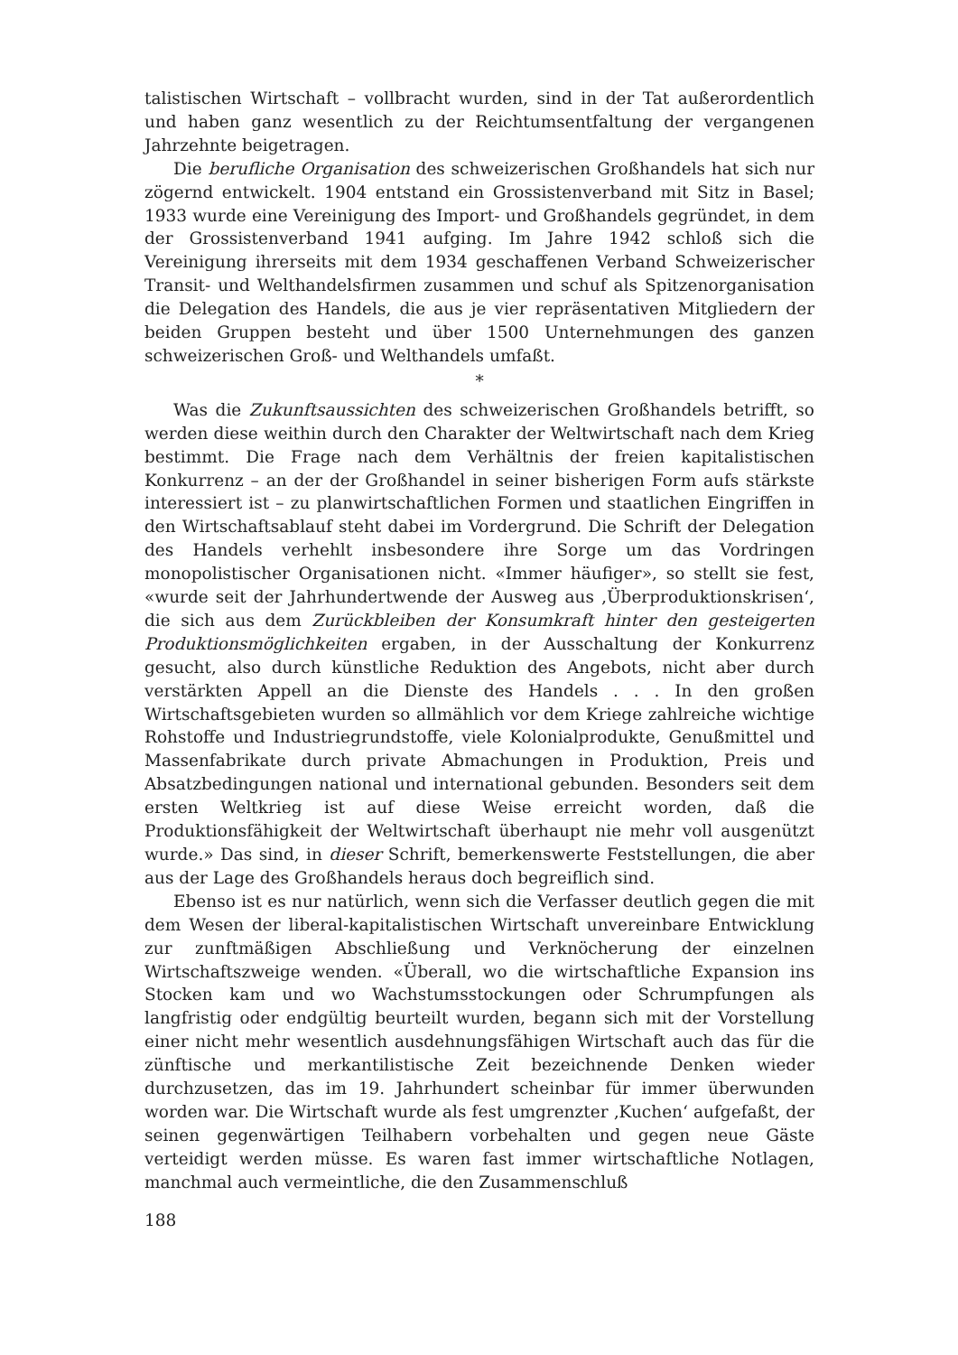talistischen Wirtschaft – vollbracht wurden, sind in der Tat außerordentlich und haben ganz wesentlich zu der Reichtumsentfaltung der vergangenen Jahrzehnte beigetragen.
Die berufliche Organisation des schweizerischen Großhandels hat sich nur zögernd entwickelt. 1904 entstand ein Grossistenverband mit Sitz in Basel; 1933 wurde eine Vereinigung des Import- und Großhandels gegründet, in dem der Grossistenverband 1941 aufging. Im Jahre 1942 schloß sich die Vereinigung ihrerseits mit dem 1934 geschaffenen Verband Schweizerischer Transit- und Welthandelsfirmen zusammen und schuf als Spitzenorganisation die Delegation des Handels, die aus je vier repräsentativen Mitgliedern der beiden Gruppen besteht und über 1500 Unternehmungen des ganzen schweizerischen Groß- und Welthandels umfaßt.
*
Was die Zukunftsaussichten des schweizerischen Großhandels betrifft, so werden diese weithin durch den Charakter der Weltwirtschaft nach dem Krieg bestimmt. Die Frage nach dem Verhältnis der freien kapitalistischen Konkurrenz – an der der Großhandel in seiner bisherigen Form aufs stärkste interessiert ist – zu planwirtschaftlichen Formen und staatlichen Eingriffen in den Wirtschaftsablauf steht dabei im Vordergrund. Die Schrift der Delegation des Handels verhehlt insbesondere ihre Sorge um das Vordringen monopolistischer Organisationen nicht. «Immer häufiger», so stellt sie fest, «wurde seit der Jahrhundertwende der Ausweg aus ‚Überproduktionskrisen‘, die sich aus dem Zurückbleiben der Konsumkraft hinter den gesteigerten Produktionsmöglichkeiten ergaben, in der Ausschaltung der Konkurrenz gesucht, also durch künstliche Reduktion des Angebots, nicht aber durch verstärkten Appell an die Dienste des Handels . . . In den großen Wirtschaftsgebieten wurden so allmählich vor dem Kriege zahlreiche wichtige Rohstoffe und Industriegrundstoffe, viele Kolonialprodukte, Genußmittel und Massenfabrikate durch private Abmachungen in Produktion, Preis und Absatzbedingungen national und international gebunden. Besonders seit dem ersten Weltkrieg ist auf diese Weise erreicht worden, daß die Produktionsfähigkeit der Weltwirtschaft überhaupt nie mehr voll ausgenützt wurde.» Das sind, in dieser Schrift, bemerkenswerte Feststellungen, die aber aus der Lage des Großhandels heraus doch begreiflich sind.
Ebenso ist es nur natürlich, wenn sich die Verfasser deutlich gegen die mit dem Wesen der liberal-kapitalistischen Wirtschaft unvereinbare Entwicklung zur zunftmäßigen Abschließung und Verknöcherung der einzelnen Wirtschaftszweige wenden. «Überall, wo die wirtschaftliche Expansion ins Stocken kam und wo Wachstumsstockungen oder Schrumpfungen als langfristig oder endgültig beurteilt wurden, begann sich mit der Vorstellung einer nicht mehr wesentlich ausdehnungsfähigen Wirtschaft auch das für die zünftische und merkantilistische Zeit bezeichnende Denken wieder durchzusetzen, das im 19. Jahrhundert scheinbar für immer überwunden worden war. Die Wirtschaft wurde als fest umgrenzter ‚Kuchen‘ aufgefaßt, der seinen gegenwärtigen Teilhabern vorbehalten und gegen neue Gäste verteidigt werden müsse. Es waren fast immer wirtschaftliche Notlagen, manchmal auch vermeintliche, die den Zusammenschluß
188